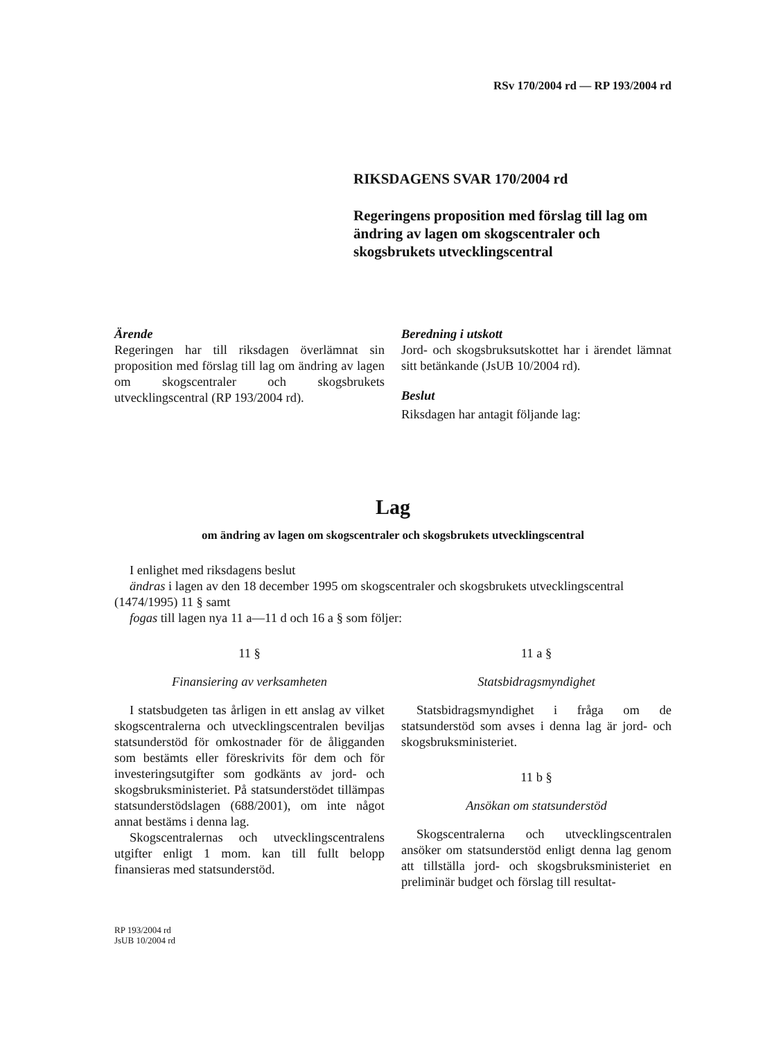RSv 170/2004 rd — RP 193/2004 rd
RIKSDAGENS SVAR 170/2004 rd
Regeringens proposition med förslag till lag om ändring av lagen om skogscentraler och skogsbrukets utvecklingscentral
Ärende
Regeringen har till riksdagen överlämnat sin proposition med förslag till lag om ändring av lagen om skogscentraler och skogsbrukets utvecklingscentral (RP 193/2004 rd).
Beredning i utskott
Jord- och skogsbruksutskottet har i ärendet lämnat sitt betänkande (JsUB 10/2004 rd).
Beslut
Riksdagen har antagit följande lag:
Lag
om ändring av lagen om skogscentraler och skogsbrukets utvecklingscentral
I enlighet med riksdagens beslut
ändras i lagen av den 18 december 1995 om skogscentraler och skogsbrukets utvecklingscentral (1474/1995) 11 § samt
fogas till lagen nya 11 a—11 d och 16 a § som följer:
11 §
Finansiering av verksamheten
I statsbudgeten tas årligen in ett anslag av vilket skogscentralerna och utvecklingscentralen beviljas statsunderstöd för omkostnader för de åligganden som bestämts eller föreskrivits för dem och för investeringsutgifter som godkänts av jord- och skogsbruksministeriet. På statsunderstödet tillämpas statsunderstödslagen (688/2001), om inte något annat bestäms i denna lag.
Skogscentralernas och utvecklingscentralens utgifter enligt 1 mom. kan till fullt belopp finansieras med statsunderstöd.
11 a §
Statsbidragsmyndighet
Statsbidragsmyndighet i fråga om de statsunderstöd som avses i denna lag är jord- och skogsbruksministeriet.
11 b §
Ansökan om statsunderstöd
Skogscentralerna och utvecklingscentralen ansöker om statsunderstöd enligt denna lag genom att tillställa jord- och skogsbruksministeriet en preliminär budget och förslag till resultat-
RP 193/2004 rd
JsUB 10/2004 rd